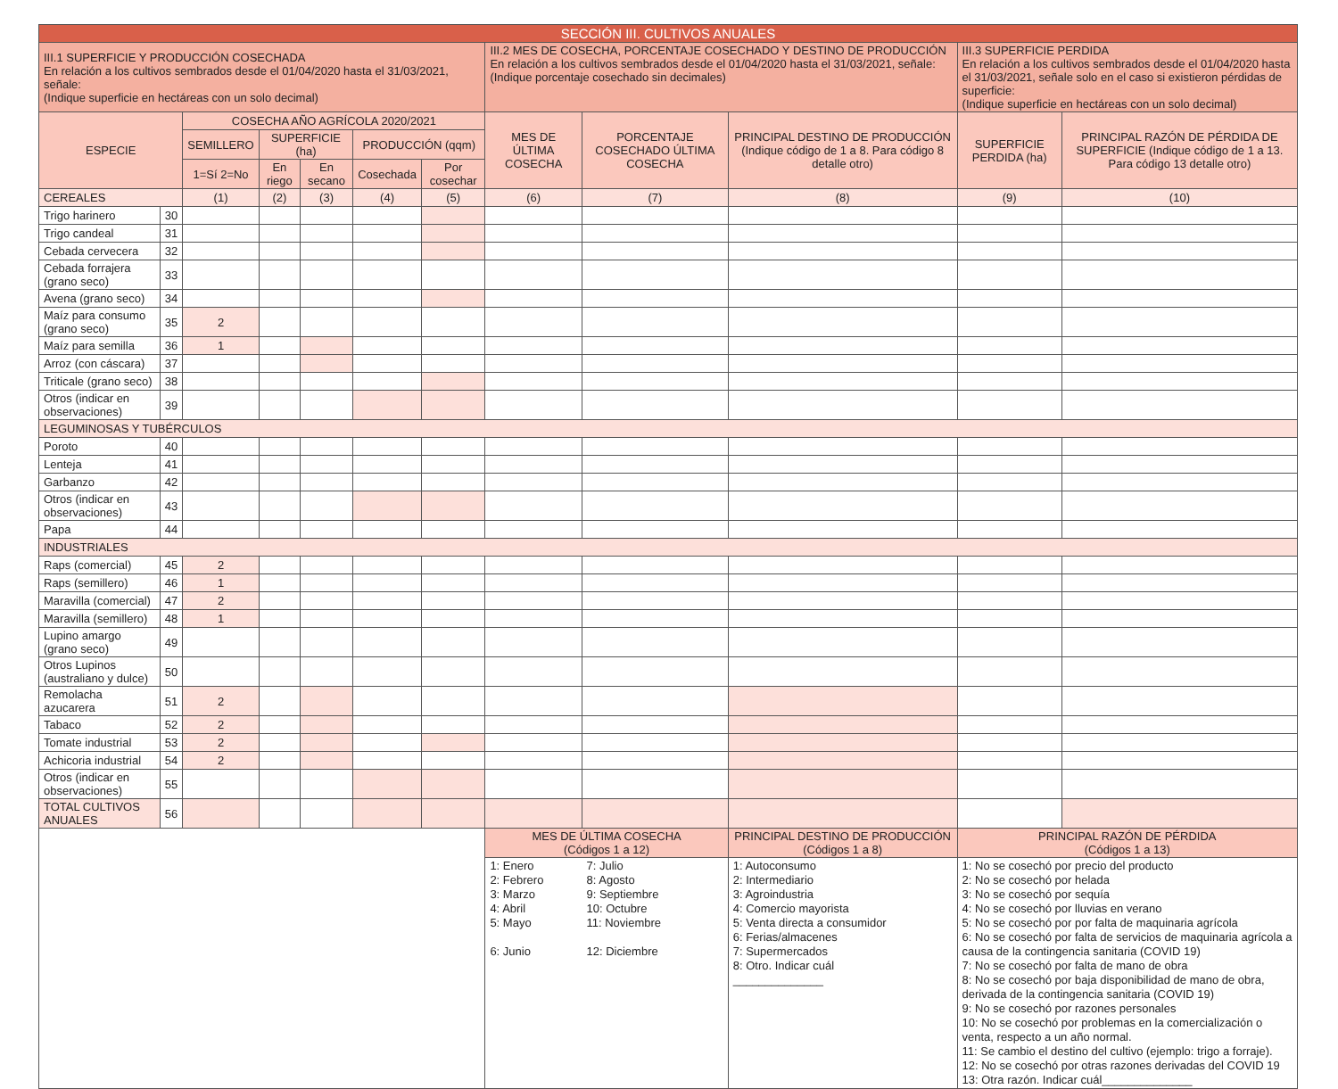| SECCIÓN III. CULTIVOS ANUALES | | | | | | | | | | | |
| --- | --- | --- | --- | --- | --- | --- | --- | --- | --- | --- | --- |
| III.1 SUPERFICIE Y PRODUCCIÓN COSECHADA En relación a los cultivos sembrados desde el 01/04/2020 hasta el 31/03/2021, señale: (Indique superficie en hectáreas con un solo decimal) | | | | | | | III.2 MES DE COSECHA, PORCENTAJE COSECHADO Y DESTINO DE PRODUCCIÓN En relación a los cultivos sembrados desde el 01/04/2020 hasta el 31/03/2021, señale: (Indique porcentaje cosechado sin decimales) | | | III.3 SUPERFICIE PERDIDA En relación a los cultivos sembrados desde el 01/04/2020 hasta el 31/03/2021, señale solo en el caso si existieron pérdidas de superficie: (Indique superficie en hectáreas con un solo decimal) | |
| ESPECIE | | COSECHA AÑO AGRÍCOLA 2020/2021 | | | | | MES DE ÚLTIMA COSECHA | PORCENTAJE COSECHADO ÚLTIMA COSECHA | PRINCIPAL DESTINO DE PRODUCCIÓN (Indique código de 1 a 8. Para código 8 detalle otro) | SUPERFICIE PERDIDA (ha) | PRINCIPAL RAZÓN DE PÉRDIDA DE SUPERFICIE (Indique código de 1 a 13. Para código 13 detalle otro) |
| | | SEMILLERO | SUPERFICIE (ha) | | PRODUCCIÓN (qqm) | | | | | | |
| | | 1=Sí 2=No | En riego | En secano | Cosechada | Por cosechar | | | | | |
| CEREALES | | (1) | (2) | (3) | (4) | (5) | (6) | (7) | (8) | (9) | (10) |
| Trigo harinero | 30 | | | | | | | | | | |
| Trigo candeal | 31 | | | | | | | | | | |
| Cebada cervecera | 32 | | | | | | | | | | |
| Cebada forrajera (grano seco) | 33 | | | | | | | | | | |
| Avena (grano seco) | 34 | | | | | | | | | | |
| Maíz para consumo (grano seco) | 35 | 2 | | | | | | | | | |
| Maíz para semilla | 36 | 1 | | | | | | | | | |
| Arroz (con cáscara) | 37 | | | | | | | | | | |
| Triticale (grano seco) | 38 | | | | | | | | | | |
| Otros (indicar en observaciones) | 39 | | | | | | | | | | |
| LEGUMINOSAS Y TUBÉRCULOS | | | | | | | | | | | |
| Poroto | 40 | | | | | | | | | | |
| Lenteja | 41 | | | | | | | | | | |
| Garbanzo | 42 | | | | | | | | | | |
| Otros (indicar en observaciones) | 43 | | | | | | | | | | |
| Papa | 44 | | | | | | | | | | |
| INDUSTRIALES | | | | | | | | | | | |
| Raps (comercial) | 45 | 2 | | | | | | | | | |
| Raps (semillero) | 46 | 1 | | | | | | | | | |
| Maravilla (comercial) | 47 | 2 | | | | | | | | | |
| Maravilla (semillero) | 48 | 1 | | | | | | | | | |
| Lupino amargo (grano seco) | 49 | | | | | | | | | | |
| Otros Lupinos (australiano y dulce) | 50 | | | | | | | | | | |
| Remolacha azucarera | 51 | 2 | | | | | | | | | |
| Tabaco | 52 | 2 | | | | | | | | | |
| Tomate industrial | 53 | 2 | | | | | | | | | |
| Achicoria industrial | 54 | 2 | | | | | | | | | |
| Otros (indicar en observaciones) | 55 | | | | | | | | | | |
| TOTAL CULTIVOS ANUALES | 56 | | | | | | | | | | |
| | | | | | | | MES DE ÚLTIMA COSECHA (Códigos 1 a 12) | | PRINCIPAL DESTINO DE PRODUCCIÓN (Códigos 1 a 8) | PRINCIPAL RAZÓN DE PÉRDIDA (Códigos 1 a 13) | |
| | | | | | | | 1: Enero 2: Febrero 3: Marzo 4: Abril 5: Mayo 6: Junio | 7: Julio 8: Agosto 9: Septiembre 10: Octubre 11: Noviembre 12: Diciembre | 1: Autoconsumo 2: Intermediario 3: Agroindustria 4: Comercio mayorista 5: Venta directa a consumidor 6: Ferias/almacenes 7: Supermercados 8: Otro. Indicar cuál ______________ | 1: No se cosechó por precio del producto 2: No se cosechó por helada 3: No se cosechó por sequía 4: No se cosechó por lluvias en verano 5: No se cosechó por por falta de maquinaria agrícola 6: No se cosechó por falta de servicios de maquinaria agrícola a causa de la contingencia sanitaria (COVID 19) 7: No se cosechó por falta de mano de obra 8: No se cosechó por baja disponibilidad de mano de obra, derivada de la contingencia sanitaria (COVID 19) 9: No se cosechó por razones personales 10: No se cosechó por problemas en la comercialización o venta, respecto a un año normal. 11: Se cambio el destino del cultivo (ejemplo: trigo a forraje). 12: No se cosechó por otras razones derivadas del COVID 19 13: Otra razón. Indicar cuál______________ | |